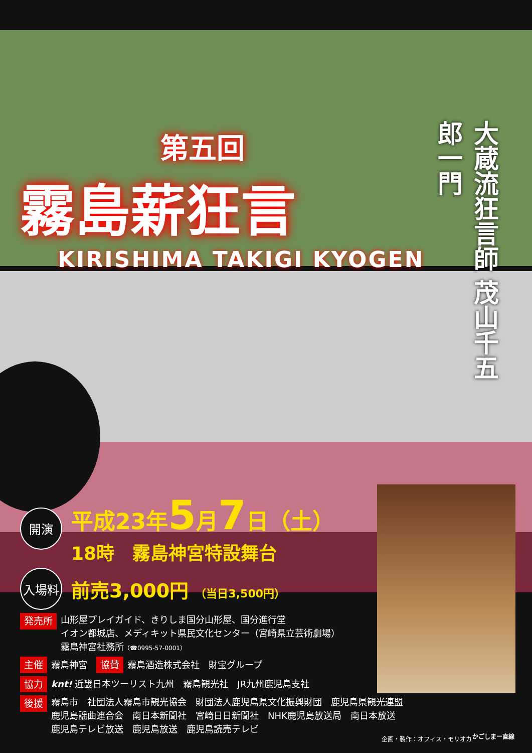第五回
霧島薪狂言
KIRISHIMA TAKIGI KYOGEN
大蔵流狂言師 茂山千五郎一門
開演
平成23年5月7日（土）
18時　霧島神宮特設舞台
入場料
前売3,000円 （当日3,500円）
発売所 山形屋プレイガイド、きりしま国分山形屋、国分進行堂
イオン都城店、メディキット県民文化センター（宮崎県立芸術劇場）
霧島神宮社務所（☎0995-57-0001）
主催 霧島神宮　協賛 霧島酒造株式会社　財宝グループ
協力 knt! 近畿日本ツーリスト九州　霧島観光社　JR九州鹿児島支社
後援 霧島市　社団法人霧島市観光協会　財団法人鹿児島県文化振興財団　鹿児島県観光連盟
鹿児島謡曲連合会　南日本新聞社　宮崎日日新聞社　NHK鹿児島放送局　南日本放送
鹿児島テレビ放送　鹿児島放送　鹿児島読売テレビ
企画・製作：オフィス・モリオカ かごしまー直線